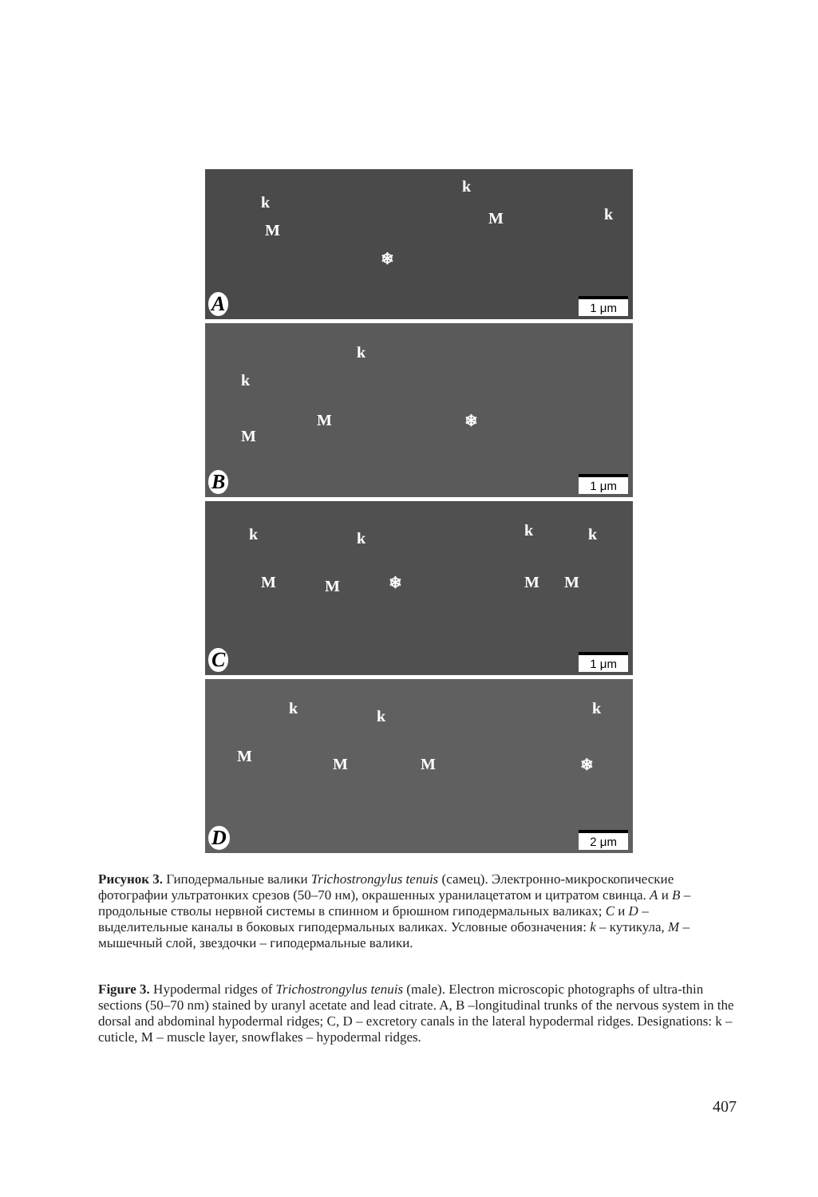k
k
k
M
M
❄
A 1 μm
k
k
M
M
❄
B 1 μm
k k k k
M M M M ❄
C 1 μm
k k k
M M M ❄
D 2 μm
Рисунок 3. Гиподермальные валики Trichostrongylus tenuis (самец). Электронно-микроскопические фотографии ультратонких срезов (50–70 нм), окрашенных уранилацетатом и цитратом свинца. A и B – продольные стволы нервной системы в спинном и брюшном гиподермальных валиках; C и D – выделительные каналы в боковых гиподермальных валиках. Условные обозначения: k – кутикула, M – мышечный слой, звездочки – гиподермальные валики.
Figure 3. Hypodermal ridges of Trichostrongylus tenuis (male). Electron microscopic photographs of ultra-thin sections (50–70 nm) stained by uranyl acetate and lead citrate. A, B –longitudinal trunks of the nervous system in the dorsal and abdominal hypodermal ridges; C, D – excretory canals in the lateral hypodermal ridges. Designations: k – cuticle, M – muscle layer, snowflakes – hypodermal ridges.
407